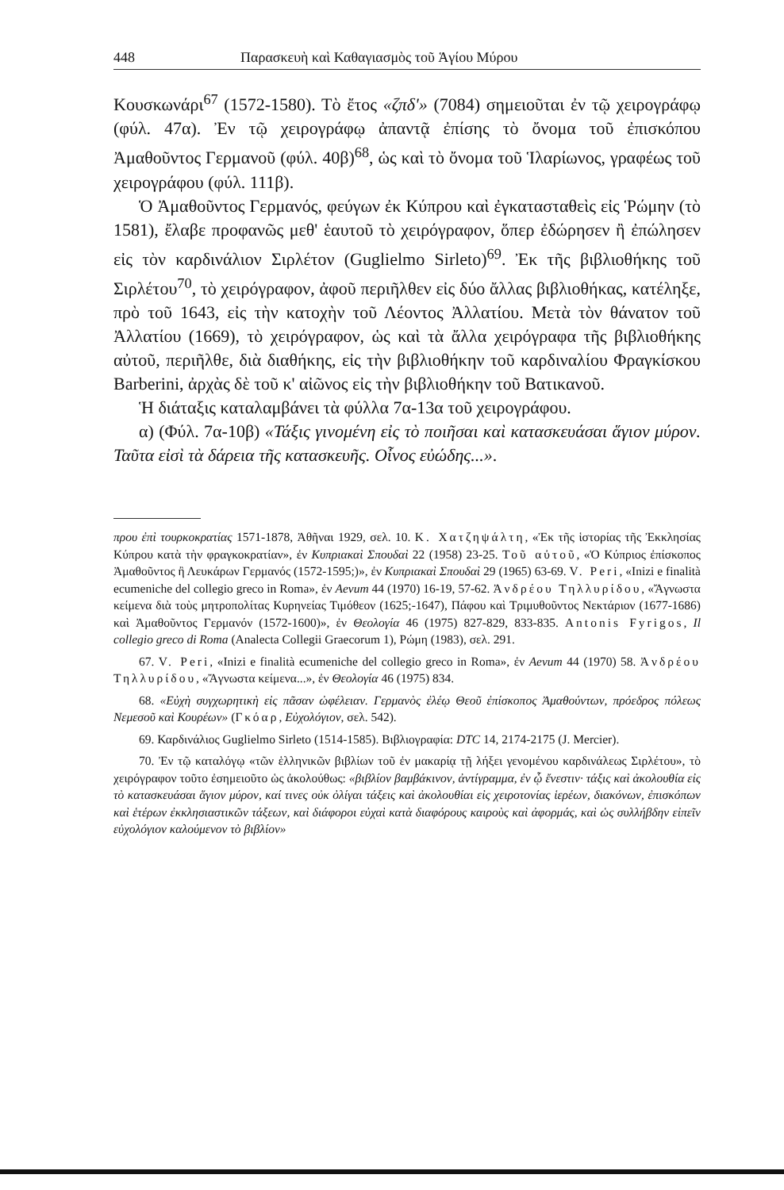448 Παρασκευὴ καὶ Καθαγιασμὸς τοῦ Ἁγίου Μύρου
Κουσκωνάρι<sup>67</sup> (1572-1580). Τὸ ἔτος «ζπδ'» (7084) σημειοῦται ἐν τῷ χειρογράφῳ (φύλ. 47α). Ἐν τῷ χειρογράφῳ ἀπαντᾷ ἐπίσης τὸ ὄνομα τοῦ ἐπισκόπου Ἀμαθοῦντος Γερμανοῦ (φύλ. 40β)<sup>68</sup>, ὡς καὶ τὸ ὄνομα τοῦ Ἱλαρίωνος, γραφέως τοῦ χειρογράφου (φύλ. 111β).
Ὁ Ἀμαθοῦντος Γερμανός, φεύγων ἐκ Κύπρου καὶ ἐγκατασταθεὶς εἰς Ῥώμην (τὸ 1581), ἔλαβε προφανῶς μεθ' ἑαυτοῦ τὸ χειρόγραφον, ὅπερ ἐδώρησεν ἢ ἐπώλησεν εἰς τὸν καρδινάλιον Σιρλέτον (Guglielmo Sirleto)<sup>69</sup>. Ἐκ τῆς βιβλιοθήκης τοῦ Σιρλέτου<sup>70</sup>, τὸ χειρόγραφον, ἀφοῦ περιῆλθεν εἰς δύο ἄλλας βιβλιοθήκας, κατέληξε, πρὸ τοῦ 1643, εἰς τὴν κατοχὴν τοῦ Λέοντος Ἀλλατίου. Μετὰ τὸν θάνατον τοῦ Ἀλλατίου (1669), τὸ χειρόγραφον, ὡς καὶ τὰ ἄλλα χειρόγραφα τῆς βιβλιοθήκης αὐτοῦ, περιῆλθε, διὰ διαθήκης, εἰς τὴν βιβλιοθήκην τοῦ καρδιναλίου Φραγκίσκου Barberini, ἀρχὰς δὲ τοῦ κ' αἰῶνος εἰς τὴν βιβλιοθήκην τοῦ Βατικανοῦ.
Ἡ διάταξις καταλαμβάνει τὰ φύλλα 7α-13α τοῦ χειρογράφου.
α) (Φύλ. 7α-10β) «Τάξις γινομένη εἰς τὸ ποιῆσαι καὶ κατασκευάσαι ἅγιον μύρον. Ταῦτα εἰσὶ τὰ δάρεια τῆς κατασκευῆς. Οἶνος εὐώδης...».
πρου ἐπὶ τουρκοκρατίας 1571-1878, Ἀθῆναι 1929, σελ. 10. Κ. Χατζηψάλτη, «Ἐκ τῆς ἱστορίας τῆς Ἐκκλησίας Κύπρου κατὰ τὴν φραγκοκρατίαν», ἐν Κυπριακαὶ Σπουδαὶ 22 (1958) 23-25. Τοῦ αὐτοῦ, «Ὁ Κύπριος ἐπίσκοπος Ἀμαθοῦντος ἢ Λευκάρων Γερμανός (1572-1595;)», ἐν Κυπριακαὶ Σπουδαὶ 29 (1965) 63-69. V. Peri, «Inizi e finalità ecumeniche del collegio greco in Roma», ἐν Aevum 44 (1970) 16-19, 57-62. Ἀνδρέου Τηλλυρίδου, «Ἄγνωστα κείμενα διὰ τοὺς μητροπολίτας Κυρηνείας Τιμόθεον (1625;-1647), Πάφου καὶ Τριμυθοῦντος Νεκτάριον (1677-1686) καὶ Ἀμαθοῦντος Γερμανόν (1572-1600)», ἐν Θεολογία 46 (1975) 827-829, 833-835. Antonis Fyrigos, Il collegio greco di Roma (Analecta Collegii Graecorum 1), Ρώμη (1983), σελ. 291.
67. V. Peri, «Inizi e finalità ecumeniche del collegio greco in Roma», ἐν Aevum 44 (1970) 58. Ἀνδρέου Τηλλυρίδου, «Ἄγνωστα κείμενα...», ἐν Θεολογία 46 (1975) 834.
68. «Εὐχὴ συγχωρητικὴ εἰς πᾶσαν ὠφέλειαν. Γερμανὸς ἐλέῳ Θεοῦ ἐπίσκοπος Ἀμαθούντων, πρόεδρος πόλεως Νεμεσοῦ καὶ Κουρέων» (Γκόαρ, Εὐχολόγιον, σελ. 542).
69. Καρδινάλιος Guglielmo Sirleto (1514-1585). Βιβλιογραφία: DTC 14, 2174-2175 (J. Mercier).
70. Ἐν τῷ καταλόγῳ «τῶν ἑλληνικῶν βιβλίων τοῦ ἐν μακαρίᾳ τῇ λήξει γενομένου καρδινάλεως Σιρλέτου», τὸ χειρόγραφον τοῦτο ἐσημειοῦτο ὡς ἀκολούθως: «βιβλίον βαμβάκινον, ἀντίγραμμα, ἐν ᾧ ἔνεστιν· τάξις καὶ ἀκολουθία εἰς τὸ κατασκευάσαι ἅγιον μύρον, καί τινες οὐκ ὀλίγαι τάξεις καὶ ἀκολουθίαι εἰς χειροτονίας ἱερέων, διακόνων, ἐπισκόπων καὶ ἑτέρων ἐκκλησιαστικῶν τάξεων, καὶ διάφοροι εὐχαὶ κατὰ διαφόρους καιροὺς καὶ ἀφορμάς, καὶ ὡς συλλήβδην εἰπεῖν εὐχολόγιον καλούμενον τὸ βιβλίον»